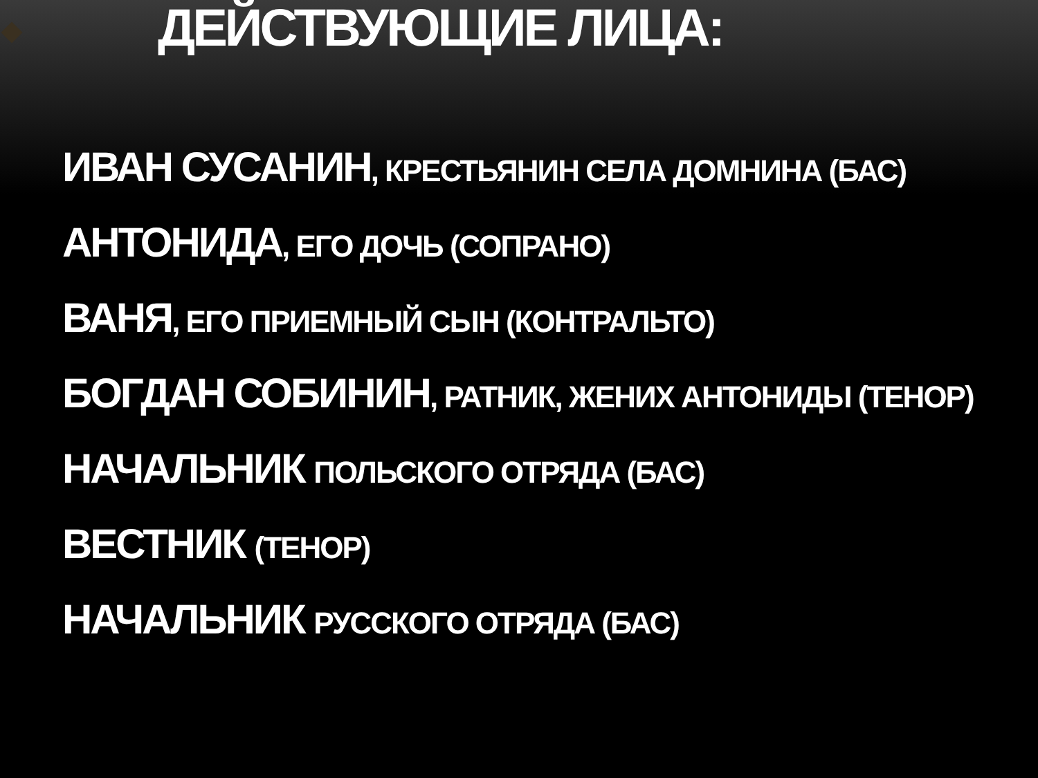ДЕЙСТВУЮЩИЕ ЛИЦА:
ИВАН СУСАНИН, КРЕСТЬЯНИН СЕЛА ДОМНИНА (БАС)
АНТОНИДА, ЕГО ДОЧЬ (СОПРАНО)
ВАНЯ, ЕГО ПРИЕМНЫЙ СЫН (КОНТРАЛЬТО)
БОГДАН СОБИНИН, РАТНИК, ЖЕНИХ АНТОНИДЫ (ТЕНОР)
НАЧАЛЬНИК ПОЛЬСКОГО ОТРЯДА (БАС)
ВЕСТНИК (ТЕНОР)
НАЧАЛЬНИК РУССКОГО ОТРЯДА (БАС)